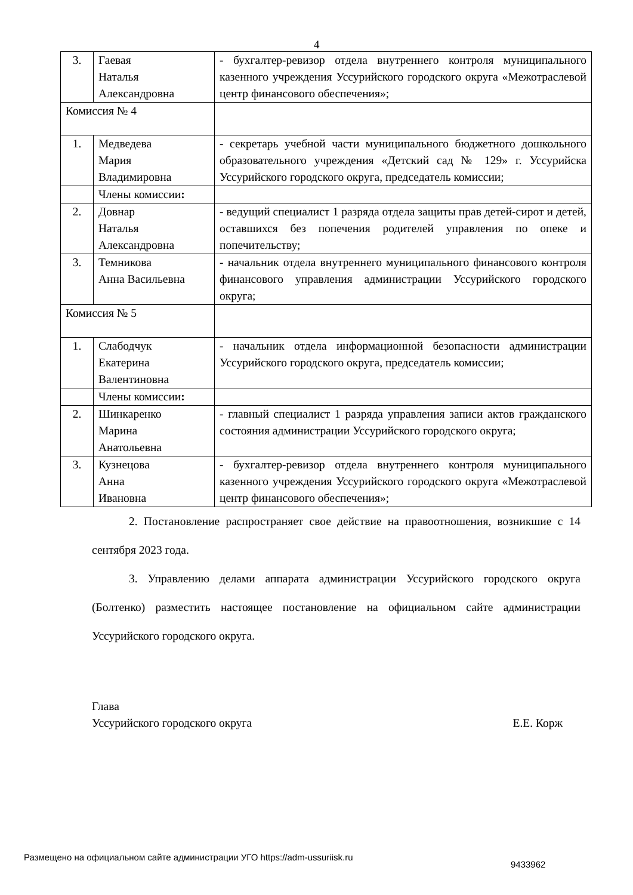4
| 3. | Гаевая Наталья Александровна | - бухгалтер-ревизор отдела внутреннего контроля муниципального казенного учреждения Уссурийского городского округа «Межотраслевой центр финансового обеспечения»; |
| Комиссия № 4 | | |
| 1. | Медведева Мария Владимировна | - секретарь учебной части муниципального бюджетного дошкольного образовательного учреждения «Детский сад № 129» г. Уссурийска Уссурийского городского округа, председатель комиссии; |
| | Члены комиссии : | |
| 2. | Довнар Наталья Александровна | - ведущий специалист 1 разряда отдела защиты прав детей-сирот и детей, оставшихся без попечения родителей управления по опеке и попечительству; |
| 3. | Темникова Анна Васильевна | - начальник отдела внутреннего муниципального финансового контроля финансового управления администрации Уссурийского городского округа; |
| Комиссия № 5 | | |
| 1. | Слабодчук Екатерина Валентиновна | - начальник отдела информационной безопасности администрации Уссурийского городского округа, председатель комиссии; |
| | Члены комиссии : | |
| 2. | Шинкаренко Марина Анатольевна | - главный специалист 1 разряда управления записи актов гражданского состояния администрации Уссурийского городского округа; |
| 3. | Кузнецова Анна Ивановна | - бухгалтер-ревизор отдела внутреннего контроля муниципального казенного учреждения Уссурийского городского округа «Межотраслевой центр финансового обеспечения»; |
2. Постановление распространяет свое действие на правоотношения, возникшие с 14 сентября 2023 года.
3. Управлению делами аппарата администрации Уссурийского городского округа (Болтенко) разместить настоящее постановление на официальном сайте администрации Уссурийского городского округа.
Глава
Уссурийского городского округа Е.Е. Корж
Размещено на официальном сайте администрации УГО https://adm-ussuriisk.ru
9433962